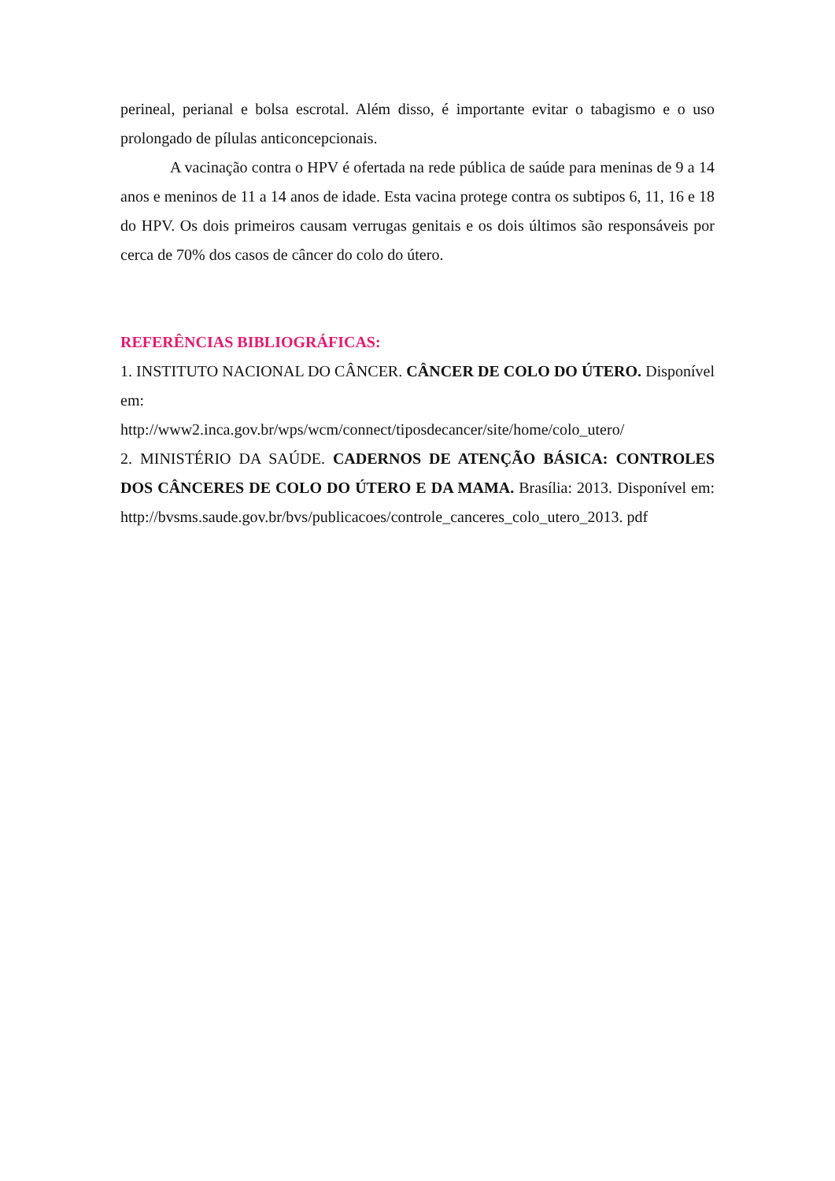perineal, perianal e bolsa escrotal. Além disso, é importante evitar o tabagismo e o uso prolongado de pílulas anticoncepcionais.
A vacinação contra o HPV é ofertada na rede pública de saúde para meninas de 9 a 14 anos e meninos de 11 a 14 anos de idade. Esta vacina protege contra os subtipos 6, 11, 16 e 18 do HPV. Os dois primeiros causam verrugas genitais e os dois últimos são responsáveis por cerca de 70% dos casos de câncer do colo do útero.
REFERÊNCIAS BIBLIOGRÁFICAS:
1. INSTITUTO NACIONAL DO CÂNCER. CÂNCER DE COLO DO ÚTERO. Disponível em:
http://www2.inca.gov.br/wps/wcm/connect/tiposdecancer/site/home/colo_utero/
2. MINISTÉRIO DA SAÚDE. CADERNOS DE ATENÇÃO BÁSICA: CONTROLES DOS CÂNCERES DE COLO DO ÚTERO E DA MAMA. Brasília: 2013. Disponível em:
http://bvsms.saude.gov.br/bvs/publicacoes/controle_canceres_colo_utero_2013. pdf